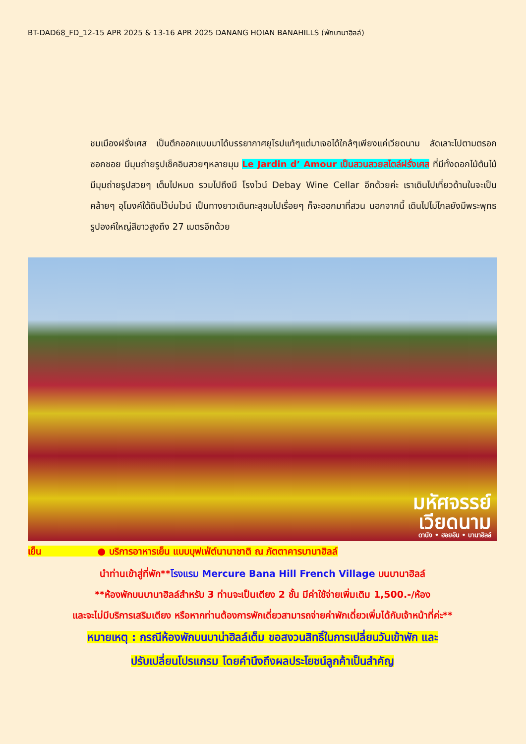BT-DAD68_FD_12-15 APR 2025 & 13-16 APR 2025 DANANG HOIAN BANAHILLS (พักบานาฮิลล์)
ชมเมืองฝรั่งเศส เป็นตึกออกแบบมาได้บรรยากาศยุโรปแท้ๆแต่มาเจอได้ใกล้ๆเพียงแค่เวียดนาม ลัดเลาะไปตามตรอกซอกซอย มีมุมถ่ายรูปเช็คอินสวยๆหลายมุม Le Jardin d’ Amour เป็นสวนสวยสไตล์ฝรั่งเศส ที่มีทั้งดอกไม้ต้นไม้ มีมุมถ่ายรูปสวยๆ เต็มไปหมด รวมไปถึงมี โรงไวน์ Debay Wine Cellar อีกด้วยค่ะ เราเดินไปเที่ยวด้านในจะเป็นคล้ายๆ อุโมงค์ใต้ดินไว้บ่มไวน์ เป็นทางยาวเดินทะลุชมไปเรื่อยๆ ก็จะออกมาที่สวน นอกจากนี้ เดินไปไม่ไกลยังมีพระพุทธรูปองค์ใหญ่สีขาวสูงถึง 27 เมตรอีกด้วย
มหัศจรรย์
เวียดนาม
ดานัง • ฮอยอัน • บานาฮิลล์
เย็น ● บริการอาหารเย็น แบบบุฟเฟ่ต์นานาชาติ ณ ภัตตาคารบานาฮิลล์
นำท่านเข้าสู่ที่พัก**โรงแรม Mercure Bana Hill French Village บนบานาฮิลล์
**ห้องพักบนบานาฮิลล์สำหรับ 3 ท่านจะเป็นเตียง 2 ชั้น มีค่าใช้จ่ายเพิ่มเติม 1,500.-/ห้อง
และจะไม่มีบริการเสริมเตียง หรือหากท่านต้องการพักเดี่ยวสามารถจ่ายค่าพักเดี่ยวเพิ่มได้กับเจ้าหน้าที่ค่ะ**
หมายเหตุ : กรณีห้องพักบนบาน่าฮิลล์เต็ม ขอสงวนสิทธิ์ในการเปลี่ยนวันเข้าพัก และ
ปรับเปลี่ยนโปรแกรม โดยคำนึงถึงผลประโยชน์ลูกค้าเป็นสำคัญ